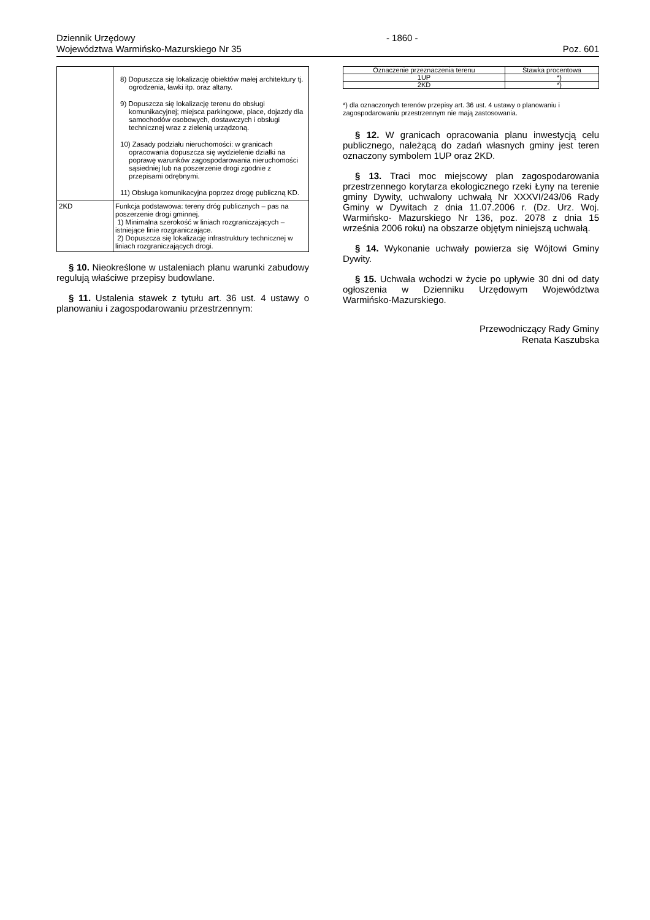Dziennik Urzędowy
Województwa Warmińsko-Mazurskiego Nr 35
- 1860 - Poz. 601
| | 8) Dopuszcza się lokalizację obiektów małej architektury tj. ogrodzenia, ławki itp. oraz altany. 9) Dopuszcza się lokalizację terenu do obsługi komunikacyjnej; miejsca parkingowe, place, dojazdy dla samochodów osobowych, dostawczych i obsługi technicznej wraz z zielenią urządzoną. 10) Zasady podziału nieruchomości: w granicach opracowania dopuszcza się wydzielenie działki na poprawę warunków zagospodarowania nieruchomości sąsiedniej lub na poszerzenie drogi zgodnie z przepisami odrębnymi. 11) Obsługa komunikacyjna poprzez drogę publiczną KD. |
| 2KD | Funkcja podstawowa: tereny dróg publicznych – pas na poszerzenie drogi gminnej. 1) Minimalna szerokość w liniach rozgraniczających – istniejące linie rozgraniczające. 2) Dopuszcza się lokalizację infrastruktury technicznej w liniach rozgraniczających drogi. |
§ 10. Nieokreślone w ustaleniach planu warunki zabudowy regulują właściwe przepisy budowlane.
§ 11. Ustalenia stawek z tytułu art. 36 ust. 4 ustawy o planowaniu i zagospodarowaniu przestrzennym:
| Oznaczenie przeznaczenia terenu | Stawka procentowa |
| --- | --- |
| 1UP | *) |
| 2KD | *) |
*) dla oznaczonych terenów przepisy art. 36 ust. 4 ustawy o planowaniu i zagospodarowaniu przestrzennym nie mają zastosowania.
§ 12. W granicach opracowania planu inwestycją celu publicznego, należącą do zadań własnych gminy jest teren oznaczony symbolem 1UP oraz 2KD.
§ 13. Traci moc miejscowy plan zagospodarowania przestrzennego korytarza ekologicznego rzeki Łyny na terenie gminy Dywity, uchwalony uchwałą Nr XXXVI/243/06 Rady Gminy w Dywitach z dnia 11.07.2006 r. (Dz. Urz. Woj. Warmińsko- Mazurskiego Nr 136, poz. 2078 z dnia 15 września 2006 roku) na obszarze objętym niniejszą uchwałą.
§ 14. Wykonanie uchwały powierza się Wójtowi Gminy Dywity.
§ 15. Uchwała wchodzi w życie po upływie 30 dni od daty ogłoszenia w Dzienniku Urzędowym Województwa Warmińsko-Mazurskiego.
Przewodniczący Rady Gminy
Renata Kaszubska